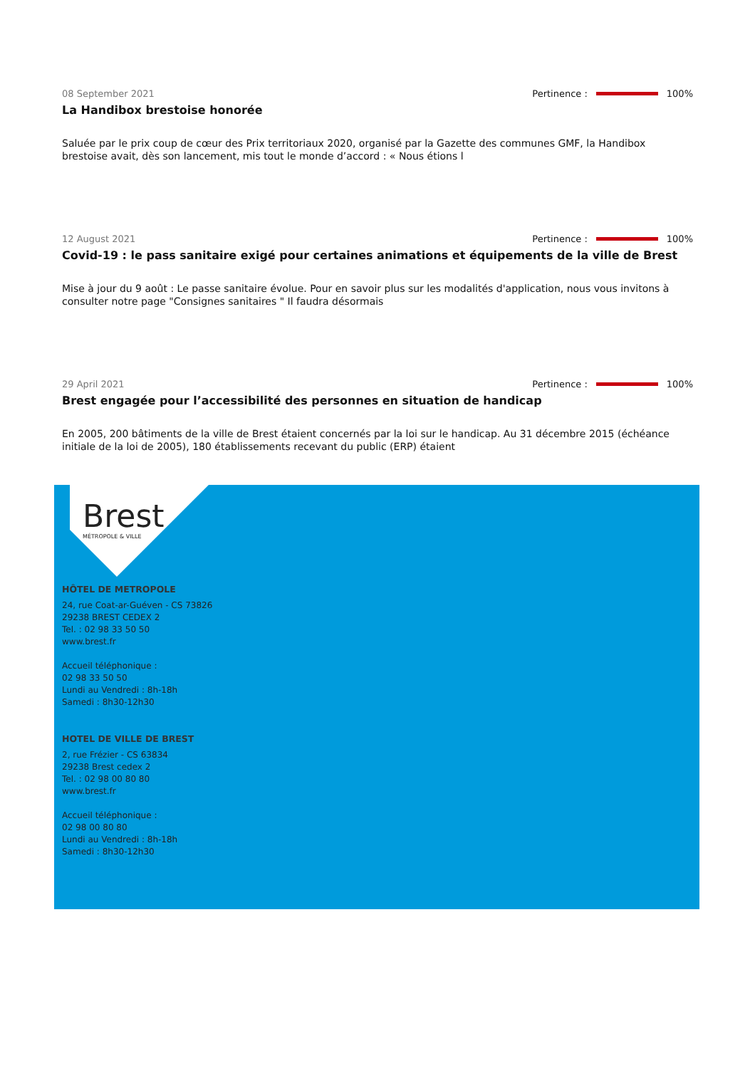08 September 2021 Pertinence : 100%
La Handibox brestoise honorée
Saluée par le prix coup de cœur des Prix territoriaux 2020, organisé par la Gazette des communes GMF, la Handibox brestoise avait, dès son lancement, mis tout le monde d’accord : « Nous étions l
12 August 2021 Pertinence : 100%
Covid-19 : le pass sanitaire exigé pour certaines animations et équipements de la ville de Brest
Mise à jour du 9 août : Le passe sanitaire évolue. Pour en savoir plus sur les modalités d'application, nous vous invitons à consulter notre page "Consignes sanitaires " Il faudra désormais
29 April 2021 Pertinence : 100%
Brest engagée pour l’accessibilité des personnes en situation de handicap
En 2005, 200 bâtiments de la ville de Brest étaient concernés par la loi sur le handicap. Au 31 décembre 2015 (échéance initiale de la loi de 2005), 180 établissements recevant du public (ERP) étaient
Brest
MÉTROPOLE & VILLE
HÔTEL DE METROPOLE
24, rue Coat-ar-Guéven - CS 73826
29238 BREST CEDEX 2
Tel. : 02 98 33 50 50
www.brest.fr
Accueil téléphonique :
02 98 33 50 50
Lundi au Vendredi : 8h-18h
Samedi : 8h30-12h30
HOTEL DE VILLE DE BREST
2, rue Frézier - CS 63834
29238 Brest cedex 2
Tel. : 02 98 00 80 80
www.brest.fr
Accueil téléphonique :
02 98 00 80 80
Lundi au Vendredi : 8h-18h
Samedi : 8h30-12h30